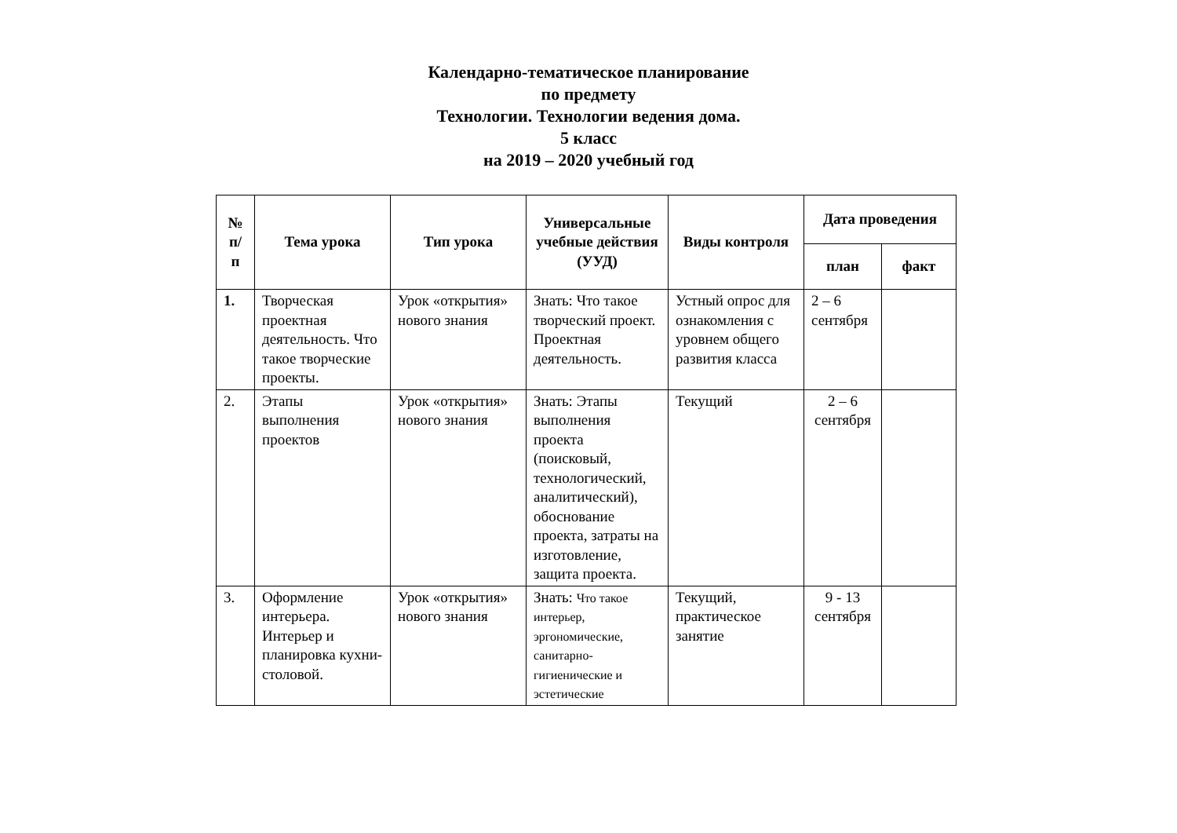Календарно-тематическое планирование
по предмету
Технологии. Технологии ведения дома.
5 класс
на 2019 – 2020 учебный год
| № п/ п | Тема урока | Тип урока | Универсальные учебные действия (УУД) | Виды контроля | Дата проведения | |
| --- | --- | --- | --- | --- | --- | --- |
| | | | | | план | факт |
| 1. | Творческая проектная деятельность. Что такое творческие проекты. | Урок «открытия» нового знания | Знать: Что такое творческий проект. Проектная деятельность. | Устный опрос для ознакомления с уровнем общего развития класса | 2 – 6 сентября | |
| 2. | Этапы выполнения проектов | Урок «открытия» нового знания | Знать: Этапы выполнения проекта (поисковый, технологический, аналитический), обоснование проекта, затраты на изготовление, защита проекта. | Текущий | 2 – 6 сентября | |
| 3. | Оформление интерьера. Интерьер и планировка кухни-столовой. | Урок «открытия» нового знания | Знать: Что такое интерьер, эргономические, санитарно-гигиенические и эстетические | Текущий, практическое занятие | 9 - 13 сентября | |